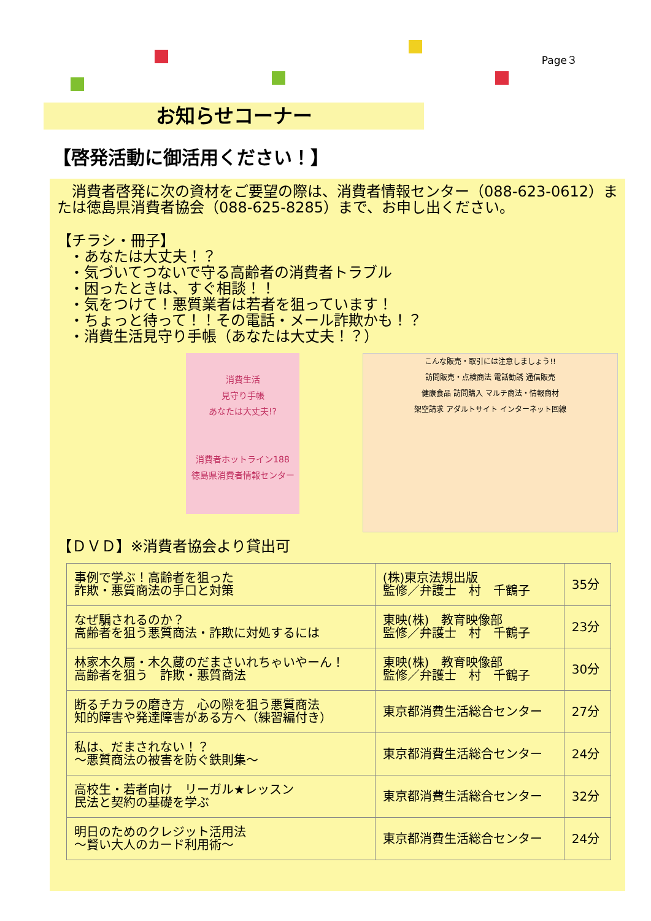Page３
お知らせコーナー
【啓発活動に御活用ください！】
　消費者啓発に次の資材をご要望の際は、消費者情報センター（088-623-0612）または徳島県消費者協会（088-625-8285）まで、お申し出ください。
【チラシ・冊子】
・あなたは大丈夫！？
・気づいてつないで守る高齢者の消費者トラブル
・困ったときは、すぐ相談！！
・気をつけて！悪質業者は若者を狙っています！
・ちょっと待って！！その電話・メール詐欺かも！？
・消費生活見守り手帳（あなたは大丈夫！？）
消費生活
見守り手帳
あなたは大丈夫!?
消費者ホットライン188
徳島県消費者情報センター
こんな販売・取引には注意しましょう!!
訪問販売・点検商法 電話勧誘 通信販売
健康食品 訪問購入 マルチ商法・情報商材
架空請求 アダルトサイト インターネット回線
【ＤＶＤ】※消費者協会より貸出可
| 事例で学ぶ！高齢者を狙った 詐欺・悪質商法の手口と対策 | (株)東京法規出版 監修／弁護士 村 千鶴子 | 35分 |
| なぜ騙されるのか？ 高齢者を狙う悪質商法・詐欺に対処するには | 東映(株) 教育映像部 監修／弁護士 村 千鶴子 | 23分 |
| 林家木久扇・木久蔵のだまさいれちゃいやーん！ 高齢者を狙う 詐欺・悪質商法 | 東映(株) 教育映像部 監修／弁護士 村 千鶴子 | 30分 |
| 断るチカラの磨き方 心の隙を狙う悪質商法 知的障害や発達障害がある方へ（練習編付き） | 東京都消費生活総合センター | 27分 |
| 私は、だまされない！？ ～悪質商法の被害を防ぐ鉄則集～ | 東京都消費生活総合センター | 24分 |
| 高校生・若者向け リーガル★レッスン 民法と契約の基礎を学ぶ | 東京都消費生活総合センター | 32分 |
| 明日のためのクレジット活用法 ～賢い大人のカード利用術～ | 東京都消費生活総合センター | 24分 |